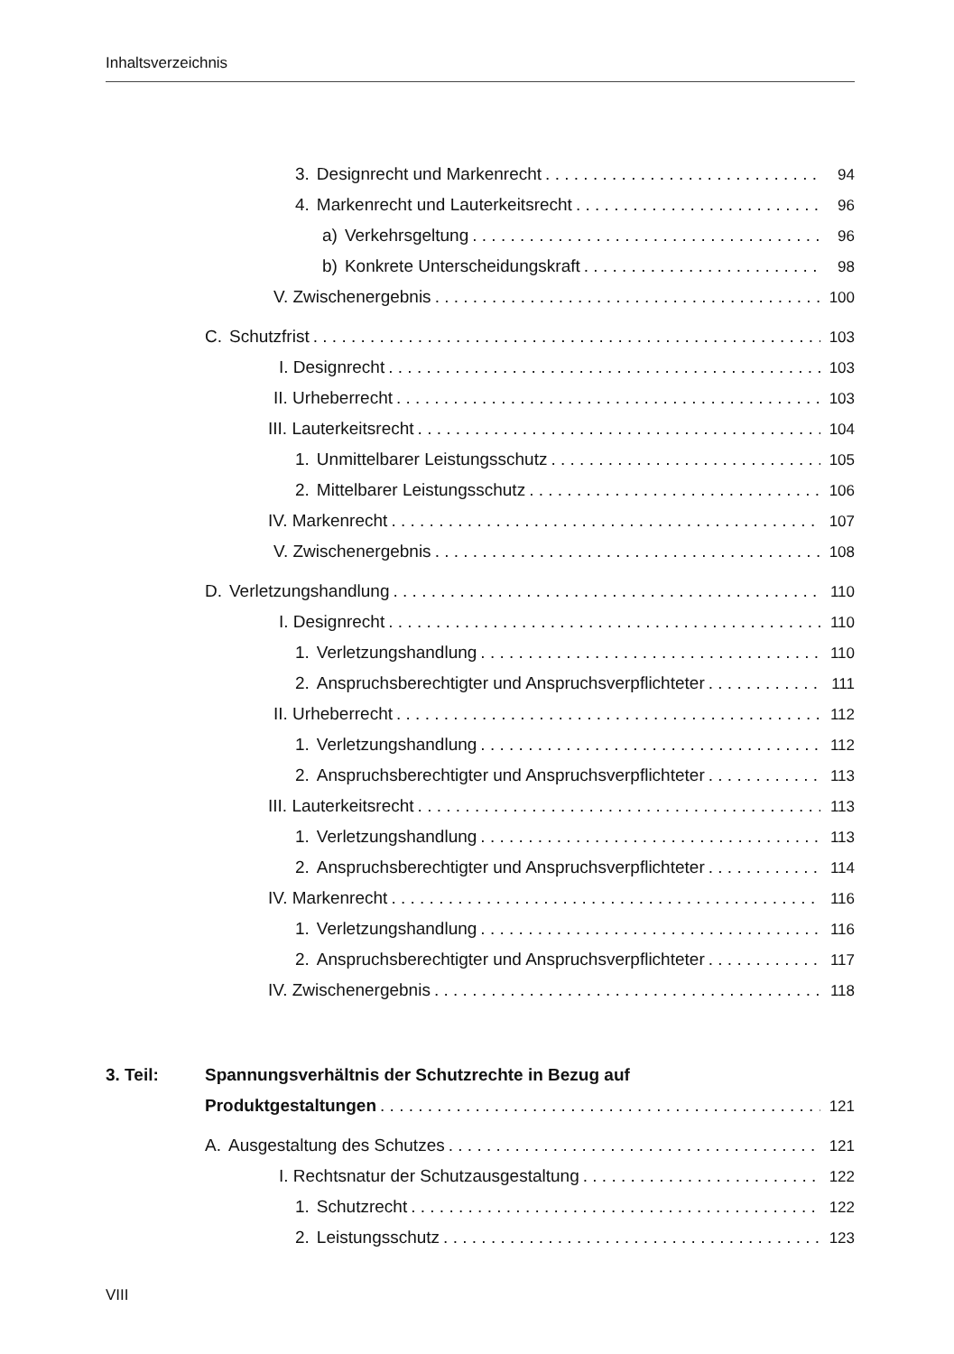Inhaltsverzeichnis
3. Designrecht und Markenrecht 94
4. Markenrecht und Lauterkeitsrecht 96
a) Verkehrsgeltung 96
b) Konkrete Unterscheidungskraft 98
V. Zwischenergebnis 100
C. Schutzfrist 103
I. Designrecht 103
II. Urheberrecht 103
III. Lauterkeitsrecht 104
1. Unmittelbarer Leistungsschutz 105
2. Mittelbarer Leistungsschutz 106
IV. Markenrecht 107
V. Zwischenergebnis 108
D. Verletzungshandlung 110
I. Designrecht 110
1. Verletzungshandlung 110
2. Anspruchsberechtigter und Anspruchsverpflichteter 111
II. Urheberrecht 112
1. Verletzungshandlung 112
2. Anspruchsberechtigter und Anspruchsverpflichteter 113
III. Lauterkeitsrecht 113
1. Verletzungshandlung 113
2. Anspruchsberechtigter und Anspruchsverpflichteter 114
IV. Markenrecht 116
1. Verletzungshandlung 116
2. Anspruchsberechtigter und Anspruchsverpflichteter 117
IV. Zwischenergebnis 118
3. Teil: Spannungsverhältnis der Schutzrechte in Bezug auf
Produktgestaltungen 121
A. Ausgestaltung des Schutzes 121
I. Rechtsnatur der Schutzausgestaltung 122
1. Schutzrecht 122
2. Leistungsschutz 123
VIII